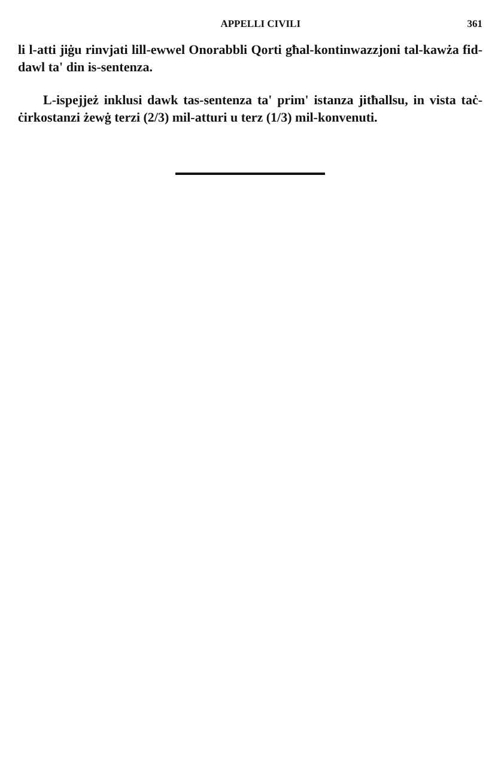APPELLI CIVILI 361
li l-atti jiġu rinvjati lill-ewwel Onorabbli Qorti għal-kontinwazzjoni tal-kawża fid-dawl ta' din is-sentenza.
L-ispejjeż inklusi dawk tas-sentenza ta' prim' istanza jitħallsu, in vista taċ-ċirkostanzi żewġ terzi (2/3) mil-atturi u terz (1/3) mil-konvenuti.